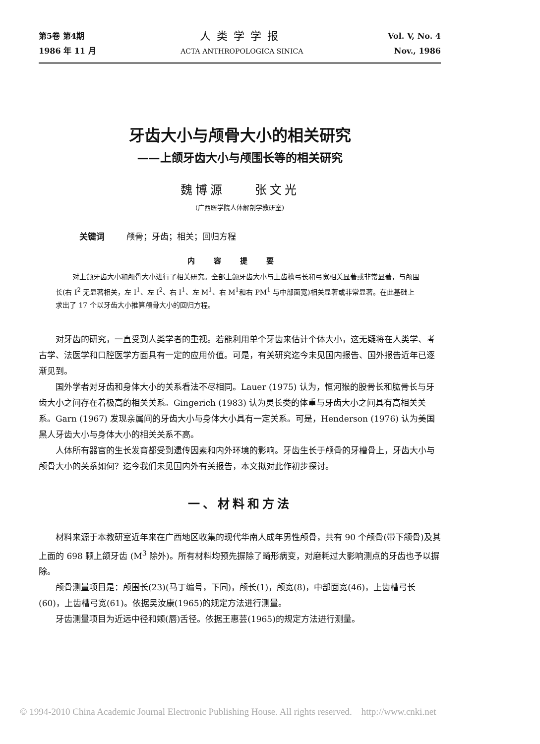第5卷 第4期
1986 年 11 月
人类学学报
ACTA ANTHROPOLOGICA SINICA
Vol. V, No. 4
Nov., 1986
牙齿大小与颅骨大小的相关研究
——上颌牙齿大小与颅围长等的相关研究
魏博源　　张文光
(广西医学院人体解剖学教研室)
关键词 颅骨；牙齿；相关；回归方程
内容提要
对上颌牙齿大小和颅骨大小进行了相关研究。全部上颌牙齿大小与上齿槽弓长和弓宽相关显著或非常显著，与颅围长(右 I<sup>2</sup> 无显著相关，左 I<sup>1</sup>、左 I<sup>2</sup>、右 I<sup>1</sup>、左 M<sup>1</sup>、右 M<sup>1</sup>和右 PM<sup>1</sup> 与中部面宽)相关显著或非常显著。在此基础上求出了 17 个以牙齿大小推算颅骨大小的回归方程。
对牙齿的研究，一直受到人类学者的重视。若能利用单个牙齿来估计个体大小，这无疑将在人类学、考古学、法医学和口腔医学方面具有一定的应用价值。可是，有关研究迄今未见国内报告、国外报告近年已逐渐见到。
国外学者对牙齿和身体大小的关系看法不尽相同。Lauer (1975) 认为，恒河猴的股骨长和肱骨长与牙齿大小之间存在着极高的相关关系。Gingerich (1983) 认为灵长类的体重与牙齿大小之间具有高相关关系。Garn (1967) 发现亲属间的牙齿大小与身体大小具有一定关系。可是，Henderson (1976) 认为美国黑人牙齿大小与身体大小的相关关系不高。
人体所有器官的生长发育都受到遗传因素和内外环境的影响。牙齿生长于颅骨的牙槽骨上，牙齿大小与颅骨大小的关系如何？迄今我们未见国内外有关报告，本文拟对此作初步探讨。
一、材料和方法
材料来源于本教研室近年来在广西地区收集的现代华南人成年男性颅骨，共有 90 个颅骨(带下颌骨)及其上面的 698 颗上颌牙齿 (M<sup>3</sup> 除外)。所有材料均预先摒除了畸形病变，对磨耗过大影响测点的牙齿也予以摒除。
颅骨测量项目是：颅围长(23)(马丁编号，下同)，颅长(1)，颅宽(8)，中部面宽(46)，上齿槽弓长(60)，上齿槽弓宽(61)。依据吴汝康(1965)的规定方法进行测量。
牙齿测量项目为近远中径和颊(唇)舌径。依据王惠芸(1965)的规定方法进行测量。
© 1994-2010 China Academic Journal Electronic Publishing House. All rights reserved. http://www.cnki.net